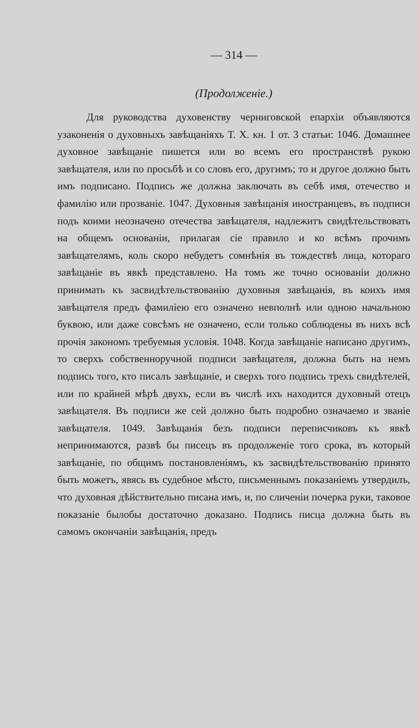— 314 —
(Продолженіе.)
Для руководства духовенству черниговской епархіи объявляются узаконенія о духовныхъ завѣщаніяхъ Т. X. кн. 1 от. 3 статьи: 1046. Домашнее духовное завѣщаніе пишется или во всемъ его пространствѣ рукою завѣщателя, или по просьбѣ и со словъ его, другимъ; то и другое должно быть имъ подписано. Подпись же должна заключать въ себѣ имя, отечество и фамилію или прозваніе. 1047. Духовныя завѣщанія иностранцевъ, въ подписи подъ коими неозначено отечества завѣщателя, надлежитъ свидѣтельствовать на общемъ основаніи, прилагая сіе правило и ко всѣмъ прочимъ завѣщателямъ, коль скоро небудетъ сомнѣнія въ тождествѣ лица, котораго завѣщаніе въ явкѣ представлено. На томъ же точно основаніи должно принимать къ засвидѣтельствованію духовныя завѣщанія, въ коихъ имя завѣщателя предъ фамиліею его означено невполнѣ или одною начальною буквою, или даже совсѣмъ не означено, если только соблюдены въ нихъ всѣ прочія закономъ требуемыя условія. 1048. Когда завѣщаніе написано другимъ, то сверхъ собственноручной подписи завѣщателя, должна быть на немъ подпись того, кто писалъ завѣщаніе, и сверхъ того подпись трехъ свидѣтелей, или по крайней мѣрѣ двухъ, если въ числѣ ихъ находится духовный отецъ завѣщателя. Въ подписи же сей должно быть подробно означаемо и званіе завѣщателя. 1049. Завѣщанія безъ подписи переписчиковъ къ явкѣ непринимаются, развѣ бы писецъ въ продолженіе того срока, въ который завѣщаніе, по общимъ постановленіямъ, къ засвидѣтельствованію принято быть можетъ, явясь въ судебное мѣсто, письменнымъ показаніемъ утвердилъ, что духовная дѣйствительно писана имъ, и, по сличеніи почерка руки, таковое показаніе былобы достаточно доказано. Подпись писца должна быть въ самомъ окончаніи завѣщанія, предъ